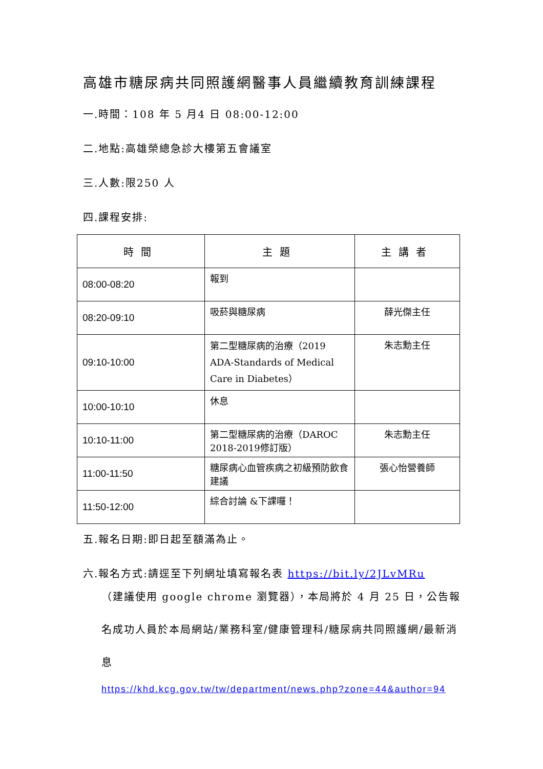高雄市糖尿病共同照護網醫事人員繼續教育訓練課程
一.時間：108 年 5 月4 日 08:00-12:00
二.地點:高雄榮總急診大樓第五會議室
三.人數:限250 人
四.課程安排:
| 時間 | 主題 | 主講者 |
| --- | --- | --- |
| 08:00-08:20 | 報到 | |
| 08:20-09:10 | 吸菸與糖尿病 | 薛光傑主任 |
| 09:10-10:00 | 第二型糖尿病的治療（2019 ADA-Standards of Medical Care in Diabetes） | 朱志勳主任 |
| 10:00-10:10 | 休息 | |
| 10:10-11:00 | 第二型糖尿病的治療（DAROC 2018-2019修訂版） | 朱志勳主任 |
| 11:00-11:50 | 糖尿病心血管疾病之初級預防飲食建議 | 張心怡營養師 |
| 11:50-12:00 | 綜合討論 &下課囉！ | |
五.報名日期:即日起至額滿為止。
六.報名方式:請逕至下列網址填寫報名表 https://bit.ly/2JLvMRu
（建議使用 google chrome 瀏覽器），本局將於 4 月 25 日，公告報名成功人員於本局網站/業務科室/健康管理科/糖尿病共同照護網/最新消息
https://khd.kcg.gov.tw/tw/department/news.php?zone=44&author=94